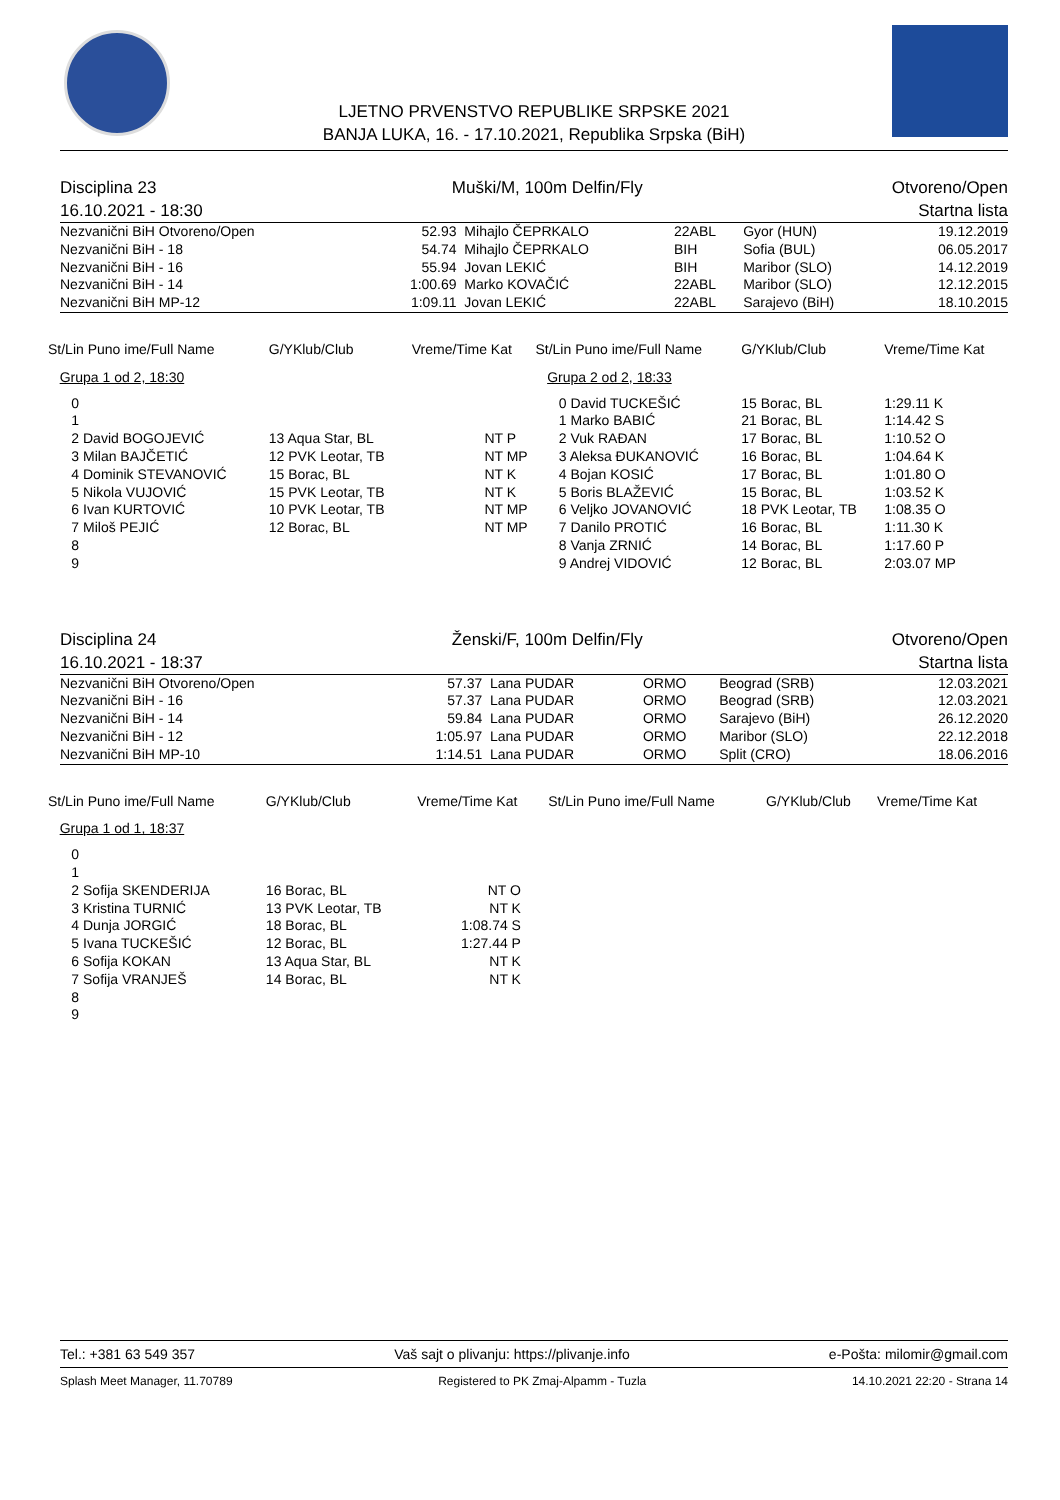LJETNO PRVENSTVO REPUBLIKE SRPSKE 2021
BANJA LUKA, 16. - 17.10.2021, Republika Srpska (BiH)
Disciplina 23
16.10.2021 - 18:30
Muški/M, 100m Delfin/Fly Otvoreno/Open
Startna lista
| Nezvanični BiH Otvoreno/Open | 52.93 | Mihajlo ČEPRKALO | 22ABL | Gyor (HUN) | 19.12.2019 |
| Nezvanični BiH - 18 | 54.74 | Mihajlo ČEPRKALO | BIH | Sofia (BUL) | 06.05.2017 |
| Nezvanični BiH - 16 | 55.94 | Jovan LEKIĆ | BIH | Maribor (SLO) | 14.12.2019 |
| Nezvanični BiH - 14 | 1:00.69 | Marko KOVAČIĆ | 22ABL | Maribor (SLO) | 12.12.2015 |
| Nezvanični BiH MP-12 | 1:09.11 | Jovan LEKIĆ | 22ABL | Sarajevo (BiH) | 18.10.2015 |
| St/Lin Puno ime/Full Name | G/YKlub/Club | Vreme/Time Kat | St/Lin Puno ime/Full Name | G/YKlub/Club | Vreme/Time Kat |
| --- | --- | --- | --- | --- | --- |
| Grupa 1 od 2, 18:30 | | | Grupa 2 od 2, 18:33 | | |
| 0 | | | 0 David TUCKEŠIĆ | 15 Borac, BL | 1:29.11 K |
| 1 | | | 1 Marko BABIĆ | 21 Borac, BL | 1:14.42 S |
| 2 David BOGOJEVIĆ | 13 Aqua Star, BL | NT P | 2 Vuk RAĐAN | 17 Borac, BL | 1:10.52 O |
| 3 Milan BAJČETIĆ | 12 PVK Leotar, TB | NT MP | 3 Aleksa ĐUKANOVIĆ | 16 Borac, BL | 1:04.64 K |
| 4 Dominik STEVANOVIĆ | 15 Borac, BL | NT K | 4 Bojan KOSIĆ | 17 Borac, BL | 1:01.80 O |
| 5 Nikola VUJOVIĆ | 15 PVK Leotar, TB | NT K | 5 Boris BLAŽEVIĆ | 15 Borac, BL | 1:03.52 K |
| 6 Ivan KURTOVIĆ | 10 PVK Leotar, TB | NT MP | 6 Veljko JOVANOVIĆ | 18 PVK Leotar, TB | 1:08.35 O |
| 7 Miloš PEJIĆ | 12 Borac, BL | NT MP | 7 Danilo PROTIĆ | 16 Borac, BL | 1:11.30 K |
| 8 | | | 8 Vanja ZRNIĆ | 14 Borac, BL | 1:17.60 P |
| 9 | | | 9 Andrej VIDOVIĆ | 12 Borac, BL | 2:03.07 MP |
Disciplina 24
16.10.2021 - 18:37
Ženski/F, 100m Delfin/Fly Otvoreno/Open
Startna lista
| Nezvanični BiH Otvoreno/Open | 57.37 | Lana PUDAR | ORMO | Beograd (SRB) | 12.03.2021 |
| Nezvanični BiH - 16 | 57.37 | Lana PUDAR | ORMO | Beograd (SRB) | 12.03.2021 |
| Nezvanični BiH - 14 | 59.84 | Lana PUDAR | ORMO | Sarajevo (BiH) | 26.12.2020 |
| Nezvanični BiH - 12 | 1:05.97 | Lana PUDAR | ORMO | Maribor (SLO) | 22.12.2018 |
| Nezvanični BiH MP-10 | 1:14.51 | Lana PUDAR | ORMO | Split (CRO) | 18.06.2016 |
| St/Lin Puno ime/Full Name | G/YKlub/Club | Vreme/Time Kat | St/Lin Puno ime/Full Name | G/YKlub/Club | Vreme/Time Kat |
| --- | --- | --- | --- | --- | --- |
| Grupa 1 od 1, 18:37 | | | | | |
| 0 | | | | | |
| 1 | | | | | |
| 2 Sofija SKENDERIJA | 16 Borac, BL | NT O | | | |
| 3 Kristina TURNIĆ | 13 PVK Leotar, TB | NT K | | | |
| 4 Dunja JORGIĆ | 18 Borac, BL | 1:08.74 S | | | |
| 5 Ivana TUCKEŠIĆ | 12 Borac, BL | 1:27.44 P | | | |
| 6 Sofija KOKAN | 13 Aqua Star, BL | NT K | | | |
| 7 Sofija VRANJEŠ | 14 Borac, BL | NT K | | | |
| 8 | | | | | |
| 9 | | | | | |
Tel.: +381 63 549 357 Vaš sajt o plivanju: https://plivanje.info e-Pošta: milomir@gmail.com
Splash Meet Manager, 11.70789 Registered to PK Zmaj-Alpamm - Tuzla 14.10.2021 22:20 - Strana 14